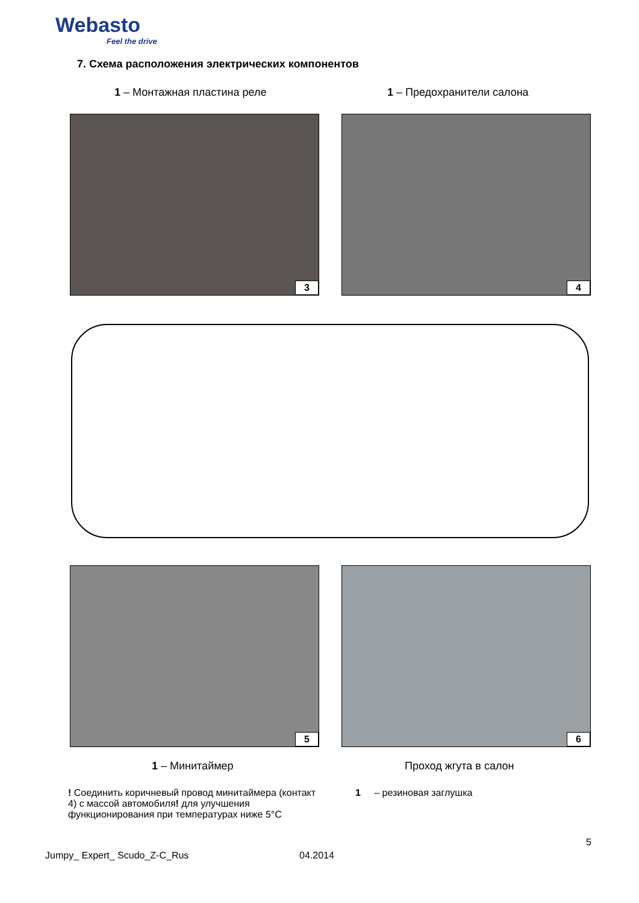Webasto
Feel the drive
7. Схема расположения электрических компонентов
1 – Монтажная пластина реле 1 – Предохранители салона
3 4
5 6
1 – Минитаймер Проход жгута в салон
! Соединить коричневый провод минитаймера (контакт 4) с массой автомобиля! для улучшения функционирования при температурах ниже 5°C
1 – резиновая заглушка
5
Jumpy_ Expert_ Scudo_Z-C_Rus 04.2014